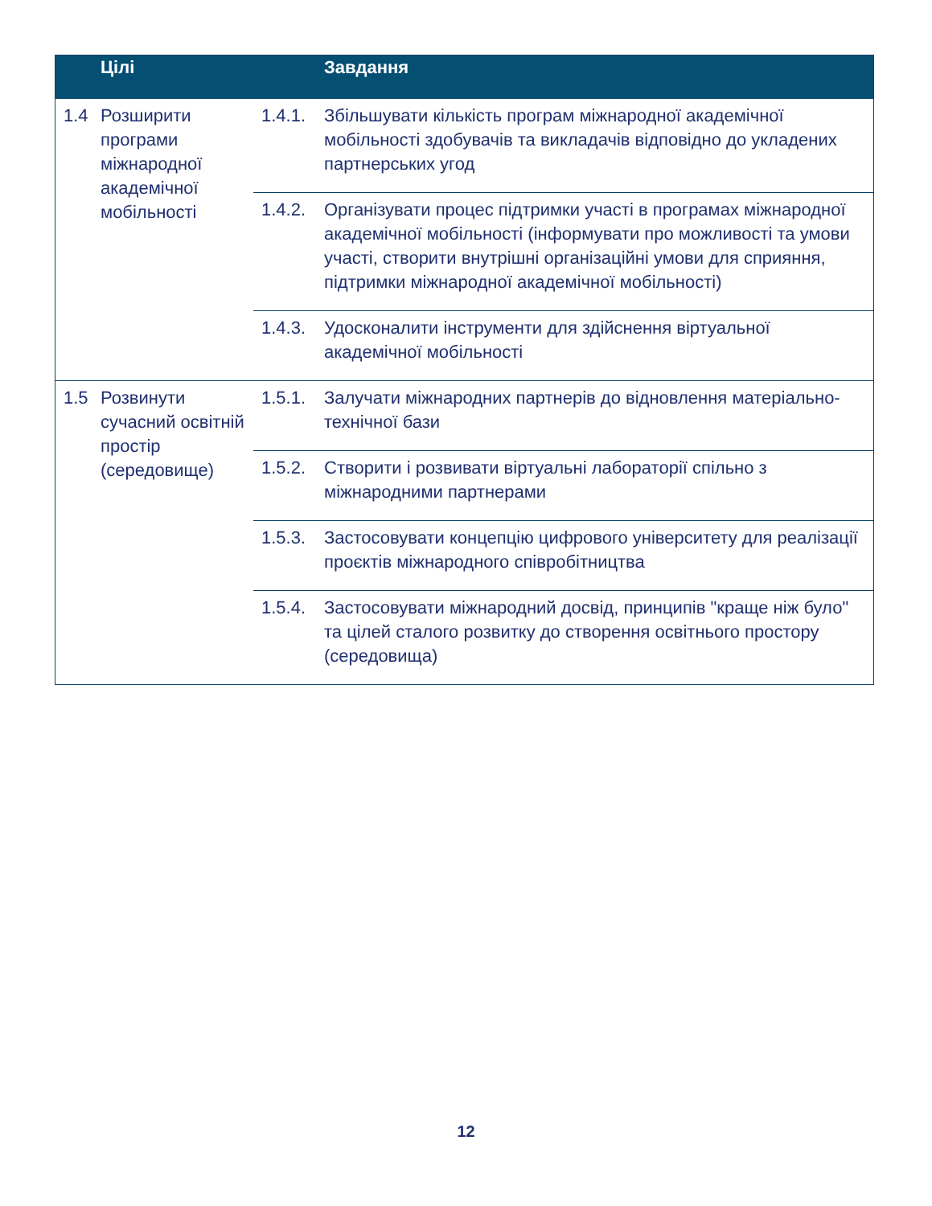| | Цілі | | Завдання |
| --- | --- | --- | --- |
| 1.4 | Розширити програми міжнародної академічної мобільності | 1.4.1. | Збільшувати кількість програм міжнародної академічної мобільності здобувачів та викладачів відповідно до укладених партнерських угод |
| | | 1.4.2. | Організувати процес підтримки участі в програмах міжнародної академічної мобільності (інформувати про можливості та умови участі, створити внутрішні організаційні умови для сприяння, підтримки міжнародної академічної мобільності) |
| | | 1.4.3. | Удосконалити інструменти для здійснення віртуальної академічної мобільності |
| 1.5 | Розвинути сучасний освітній простір (середовище) | 1.5.1. | Залучати міжнародних партнерів до відновлення матеріально-технічної бази |
| | | 1.5.2. | Створити і розвивати віртуальні лабораторії спільно з міжнародними партнерами |
| | | 1.5.3. | Застосовувати концепцію цифрового університету для реалізації проєктів міжнародного співробітництва |
| | | 1.5.4. | Застосовувати міжнародний досвід, принципів "краще ніж було" та цілей сталого розвитку до створення освітнього простору (середовища) |
12